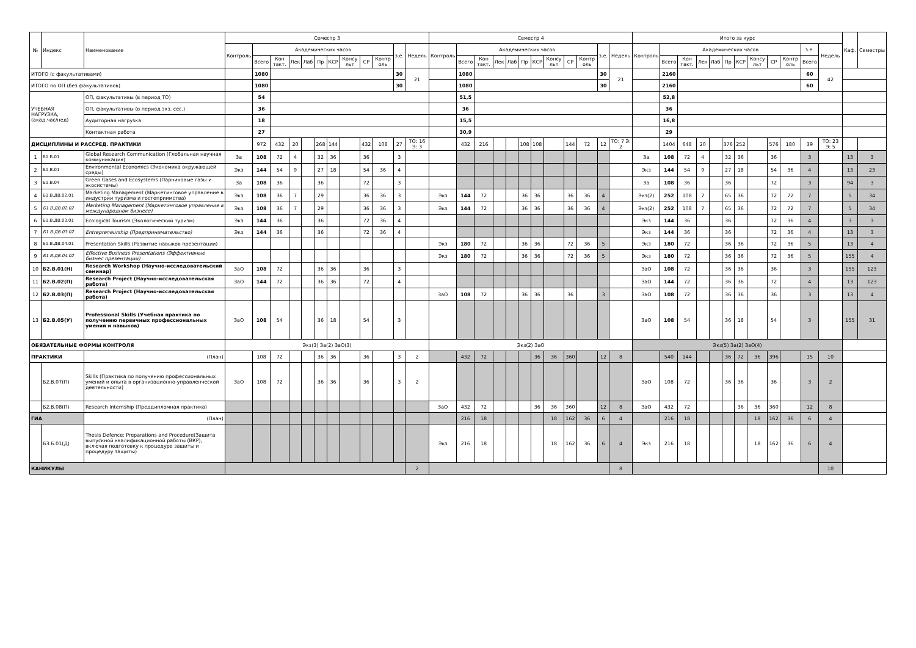| № | Индекс | Наименование | Семестр 3 | | | | | | | | | | | | Семестр 4 | | | | | | | | | | | | Итого за курс | | | | | | | | | | | | Каф. | Семестры |
| --- | --- | --- | --- | --- | --- | --- | --- | --- | --- | --- | --- | --- | --- | --- | --- | --- | --- | --- | --- | --- | --- | --- | --- | --- | --- | --- | --- | --- | --- | --- | --- | --- | --- | --- | --- | --- | --- | --- | --- | --- |
| | | | Контроль | Академических часов | | | | | | | | | з.е. | Недель | Контроль | Академических часов | | | | | | | | | з.е. | Недель | Контроль | Академических часов | | | | | | | | | з.е. | Недель | | |
| | | | | Всего | Кон такт. | Лек | Лаб | Пр | КСР | Консу льт | СР | Контр оль | | | | Всего | Кон такт. | Лек | Лаб | Пр | КСР | Консу льт | СР | Контр оль | | | | Всего | Кон такт. | Лек | Лаб | Пр | КСР | Консу льт | СР | Контр оль | Всего | | | |
| ИТОГО (с факультативами) | | | | 1080 | | | | | | | | | 30 | 21 | | 1080 | | | | | | | | | 30 | 21 | | 2160 | | | | | | | | | 60 | 42 | | |
| ИТОГО по ОП (без факультативов) | | | | 1080 | | | | | | | | | 30 | | | 1080 | | | | | | | | | 30 | | | 2160 | | | | | | | | | 60 | | | |
| УЧЕБНАЯ НАГРУЗКА, (акад.час/нед) | | ОП, факультативы (в период ТО) | | 54 | | | | | | | | | | | | 51,5 | | | | | | | | | | | | 52,8 | | | | | | | | | | | | |
| | | ОП, факультативы (в период экз. сес.) | | 36 | | | | | | | | | | | | 36 | | | | | | | | | | | | 36 | | | | | | | | | | | | |
| | | Аудиторная нагрузка | | 18 | | | | | | | | | | | | 15,5 | | | | | | | | | | | | 16,8 | | | | | | | | | | | | |
| | | Контактная работа | | 27 | | | | | | | | | | | | 30,9 | | | | | | | | | | | | 29 | | | | | | | | | | | | |
| ДИСЦИПЛИНЫ И РАССРЕД. ПРАКТИКИ | | | | 972 | 432 | 20 | | 268 | 144 | | 432 | 108 | 27 | ТО: 16 Э: 3 | | 432 | 216 | | | 108 | 108 | | 144 | 72 | 12 | ТО: 7 Э: 2 | | 1404 | 648 | 20 | | 376 | 252 | | 576 | 180 | 39 | ТО: 23 Э: 5 | | |
| 1 | Б1.Б.01 | Global Research Communication (Глобальная научная коммуникация) | За | 108 | 72 | 4 | | 32 | 36 | | 36 | | 3 | | | | | | | | | | | | | | За | 108 | 72 | 4 | | 32 | 36 | | 36 | | 3 | | 13 | 3 |
| 2 | Б1.В.01 | Environmental Economics (Экономика окружающей среды) | Экз | 144 | 54 | 9 | | 27 | 18 | | 54 | 36 | 4 | | | | | | | | | | | | | | Экз | 144 | 54 | 9 | | 27 | 18 | | 54 | 36 | 4 | | 13 | 23 |
| 3 | Б1.В.04 | Green Gases and Ecosystems (Парниковые газы и экосистемы) | За | 108 | 36 | | | 36 | | | 72 | | 3 | | | | | | | | | | | | | | За | 108 | 36 | | | 36 | | | 72 | | 3 | | 94 | 3 |
| 4 | Б1.В.ДВ.02.01 | Marketing Management (Маркетинговое управление в индустрии туризма и гостеприимства) | Экз | 108 | 36 | 7 | | 29 | | | 36 | 36 | 3 | | Экз | 144 | 72 | | | 36 | 36 | | 36 | 36 | 4 | | Экз(2) | 252 | 108 | 7 | | 65 | 36 | | 72 | 72 | 7 | | 5 | 34 |
| 5 | Б1.В.ДВ.02.02 | Marketing Management (Маркетинговое управление в международном бизнесе) | Экз | 108 | 36 | 7 | | 29 | | | 36 | 36 | 3 | | Экз | 144 | 72 | | | 36 | 36 | | 36 | 36 | 4 | | Экз(2) | 252 | 108 | 7 | | 65 | 36 | | 72 | 72 | 7 | | 5 | 34 |
| 6 | Б1.В.ДВ.03.01 | Ecological Tourism (Экологический туризм) | Экз | 144 | 36 | | | 36 | | | 72 | 36 | 4 | | | | | | | | | | | | | | Экз | 144 | 36 | | | 36 | | | 72 | 36 | 4 | | 3 | 3 |
| 7 | Б1.В.ДВ.03.02 | Entrepreneurship (Предпринимательство) | Экз | 144 | 36 | | | 36 | | | 72 | 36 | 4 | | | | | | | | | | | | | | Экз | 144 | 36 | | | 36 | | | 72 | 36 | 4 | | 13 | 3 |
| 8 | Б1.В.ДВ.04.01 | Presentation Skills (Развитие навыков презентации) | | | | | | | | | | | | | Экз | 180 | 72 | | | 36 | 36 | | 72 | 36 | 5 | | Экз | 180 | 72 | | | 36 | 36 | | 72 | 36 | 5 | | 13 | 4 |
| 9 | Б1.В.ДВ.04.02 | Effective Business Presentations (Эффективные бизнес презентации) | | | | | | | | | | | | | Экз | 180 | 72 | | | 36 | 36 | | 72 | 36 | 5 | | Экз | 180 | 72 | | | 36 | 36 | | 72 | 36 | 5 | | 155 | 4 |
| 10 | Б2.В.01(Н) | Research Workshop (Научно-исследовательский семинар) | ЗаО | 108 | 72 | | | 36 | 36 | | 36 | | 3 | | | | | | | | | | | | | | ЗаО | 108 | 72 | | | 36 | 36 | | 36 | | 3 | | 155 | 123 |
| 11 | Б2.В.02(П) | Research Project (Научно-исследовательская работа) | ЗаО | 144 | 72 | | | 36 | 36 | | 72 | | 4 | | | | | | | | | | | | | | ЗаО | 144 | 72 | | | 36 | 36 | | 72 | | 4 | | 13 | 123 |
| 12 | Б2.В.03(П) | Research Project (Научно-исследовательская работа) | | | | | | | | | | | | | ЗаО | 108 | 72 | | | 36 | 36 | | 36 | | 3 | | ЗаО | 108 | 72 | | | 36 | 36 | | 36 | | 3 | | 13 | 4 |
| 13 | Б2.В.05(У) | Professional Skills (Учебная практика по получению первичных профессиональных умений и навыков) | ЗаО | 108 | 54 | | | 36 | 18 | | 54 | | 3 | | | | | | | | | | | | | | ЗаО | 108 | 54 | | | 36 | 18 | | 54 | | 3 | | 155 | 31 |
| ОБЯЗАТЕЛЬНЫЕ ФОРМЫ КОНТРОЛЯ | | | Экз(3) За(2) ЗаО(3) | | | | | | | | | | | | Экз(2) ЗаО | | | | | | | | | | | | Экз(5) За(2) ЗаО(4) | | | | | | | | | | | | | |
| ПРАКТИКИ | | (План) | | 108 | 72 | | | 36 | 36 | | 36 | | 3 | 2 | | 432 | 72 | | | | 36 | 36 | 360 | | 12 | 8 | | 540 | 144 | | | 36 | 72 | 36 | 396 | | 15 | 10 | | |
| | Б2.В.07(П) | Skills (Практика по получению профессиональных умений и опыта в организационно-управленческой деятельности) | ЗаО | 108 | 72 | | | 36 | 36 | | 36 | | 3 | 2 | | | | | | | | | | | | | ЗаО | 108 | 72 | | | 36 | 36 | | 36 | | 3 | 2 | | |
| | Б2.В.08(П) | Research Internship (Преддипломная практика) | | | | | | | | | | | | | ЗаО | 432 | 72 | | | | 36 | 36 | 360 | | 12 | 8 | ЗаО | 432 | 72 | | | | 36 | 36 | 360 | | 12 | 8 | | |
| ГИА | | (План) | | | | | | | | | | | | | | 216 | 18 | | | | | 18 | 162 | 36 | 6 | 4 | | 216 | 18 | | | | | 18 | 162 | 36 | 6 | 4 | | |
| | Б3.Б.01(Д) | Thesis Defence: Preparations and Procedure(Защита выпускной квалификационной работы (ВКР), включая подготовку к процедуре защиты и процедуру защиты) | | | | | | | | | | | | | Экз | 216 | 18 | | | | | 18 | 162 | 36 | 6 | 4 | Экз | 216 | 18 | | | | | 18 | 162 | 36 | 6 | 4 | | |
| КАНИКУЛЫ | | | | | | | | | | | | | | 2 | | | | | | | | | | | | 8 | | | | | | | | | | | | 10 | | |